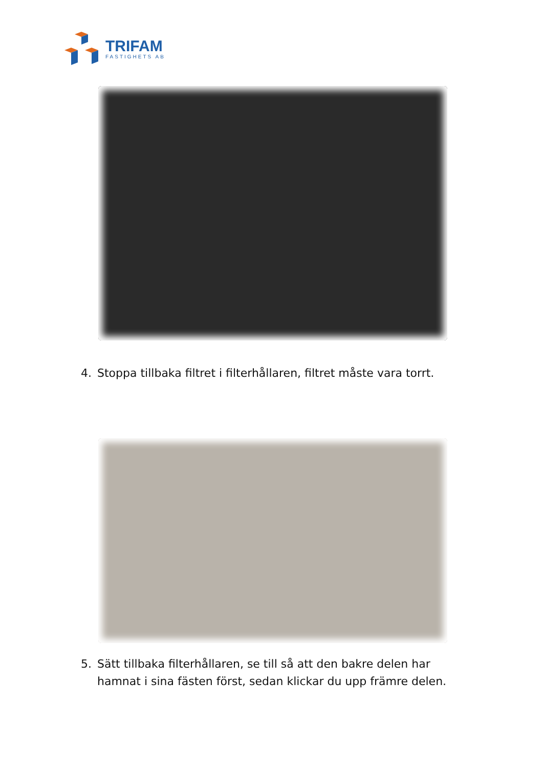TRIFAM
FASTIGHETS AB
4. Stoppa tillbaka filtret i filterhållaren, filtret måste vara torrt.
5. Sätt tillbaka filterhållaren, se till så att den bakre delen har hamnat i sina fästen först, sedan klickar du upp främre delen.